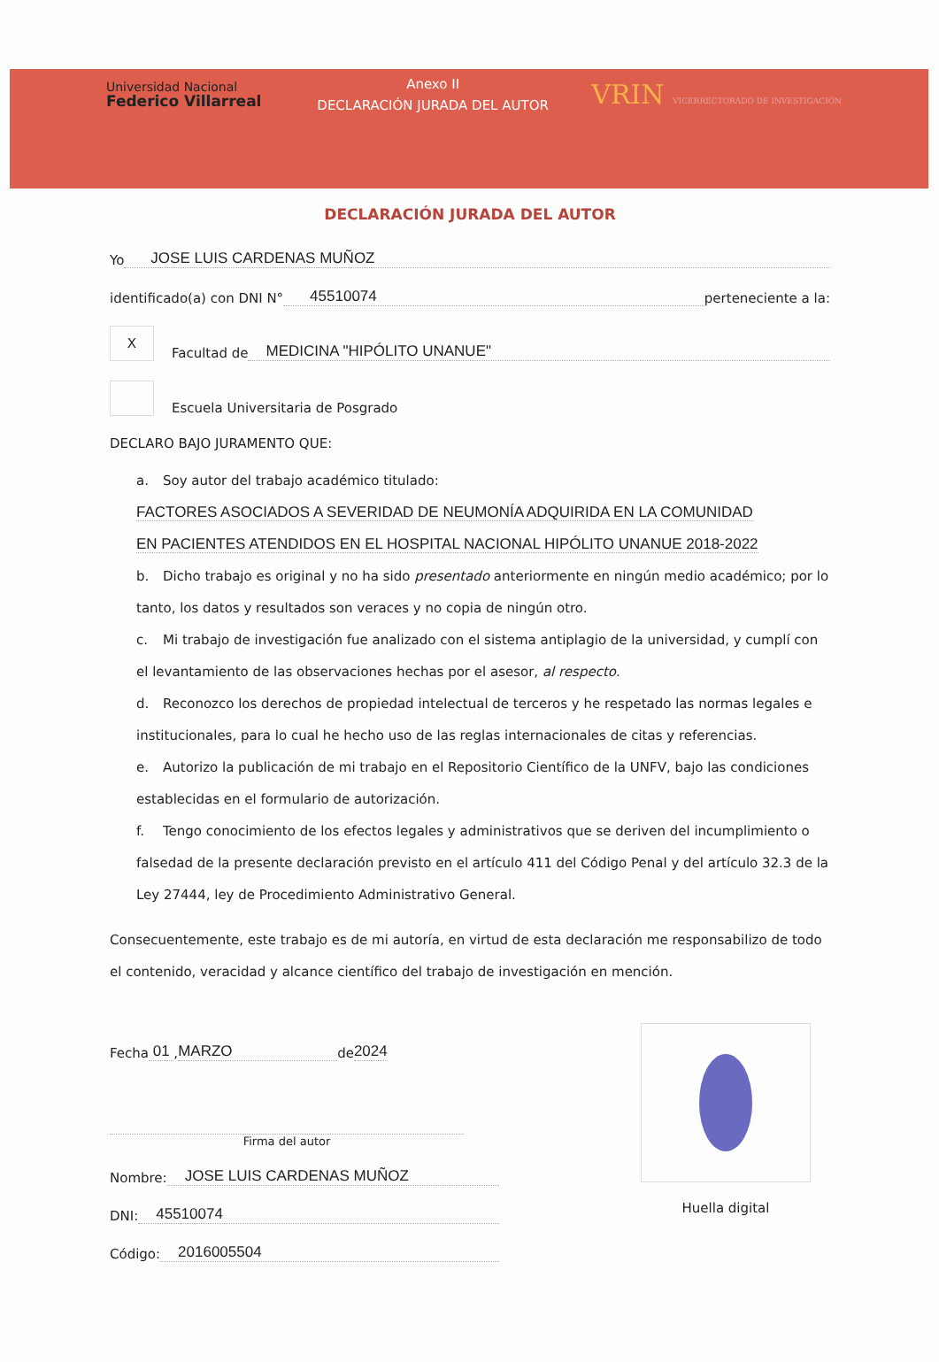Universidad Nacional
Federico Villarreal
Anexo II
DECLARACIÓN JURADA DEL AUTOR
VRIN VICERRECTORADO DE INVESTIGACIÓN
DECLARACIÓN JURADA DEL AUTOR
Yo JOSE LUIS CARDENAS MUÑOZ
identificado(a) con DNI N° 45510074 perteneciente a la:
X
Facultad de MEDICINA "HIPÓLITO UNANUE"
Escuela Universitaria de Posgrado
DECLARO BAJO JURAMENTO QUE:
a. Soy autor del trabajo académico titulado:
FACTORES ASOCIADOS A SEVERIDAD DE NEUMONÍA ADQUIRIDA EN LA COMUNIDAD
EN PACIENTES ATENDIDOS EN EL HOSPITAL NACIONAL HIPÓLITO UNANUE 2018-2022
b. Dicho trabajo es original y no ha sido presentado anteriormente en ningún medio académico; por lo tanto, los datos y resultados son veraces y no copia de ningún otro.
c. Mi trabajo de investigación fue analizado con el sistema antiplagio de la universidad, y cumplí con el levantamiento de las observaciones hechas por el asesor, al respecto.
d. Reconozco los derechos de propiedad intelectual de terceros y he respetado las normas legales e institucionales, para lo cual he hecho uso de las reglas internacionales de citas y referencias.
e. Autorizo la publicación de mi trabajo en el Repositorio Científico de la UNFV, bajo las condiciones establecidas en el formulario de autorización.
f. Tengo conocimiento de los efectos legales y administrativos que se deriven del incumplimiento o falsedad de la presente declaración previsto en el artículo 411 del Código Penal y del artículo 32.3 de la Ley 27444, ley de Procedimiento Administrativo General.
Consecuentemente, este trabajo es de mi autoría, en virtud de esta declaración me responsabilizo de todo el contenido, veracidad y alcance científico del trabajo de investigación en mención.
Fecha 01 , MARZO de 2024
Firma del autor
Nombre: JOSE LUIS CARDENAS MUÑOZ
DNI: 45510074
Código: 2016005504
Huella digital